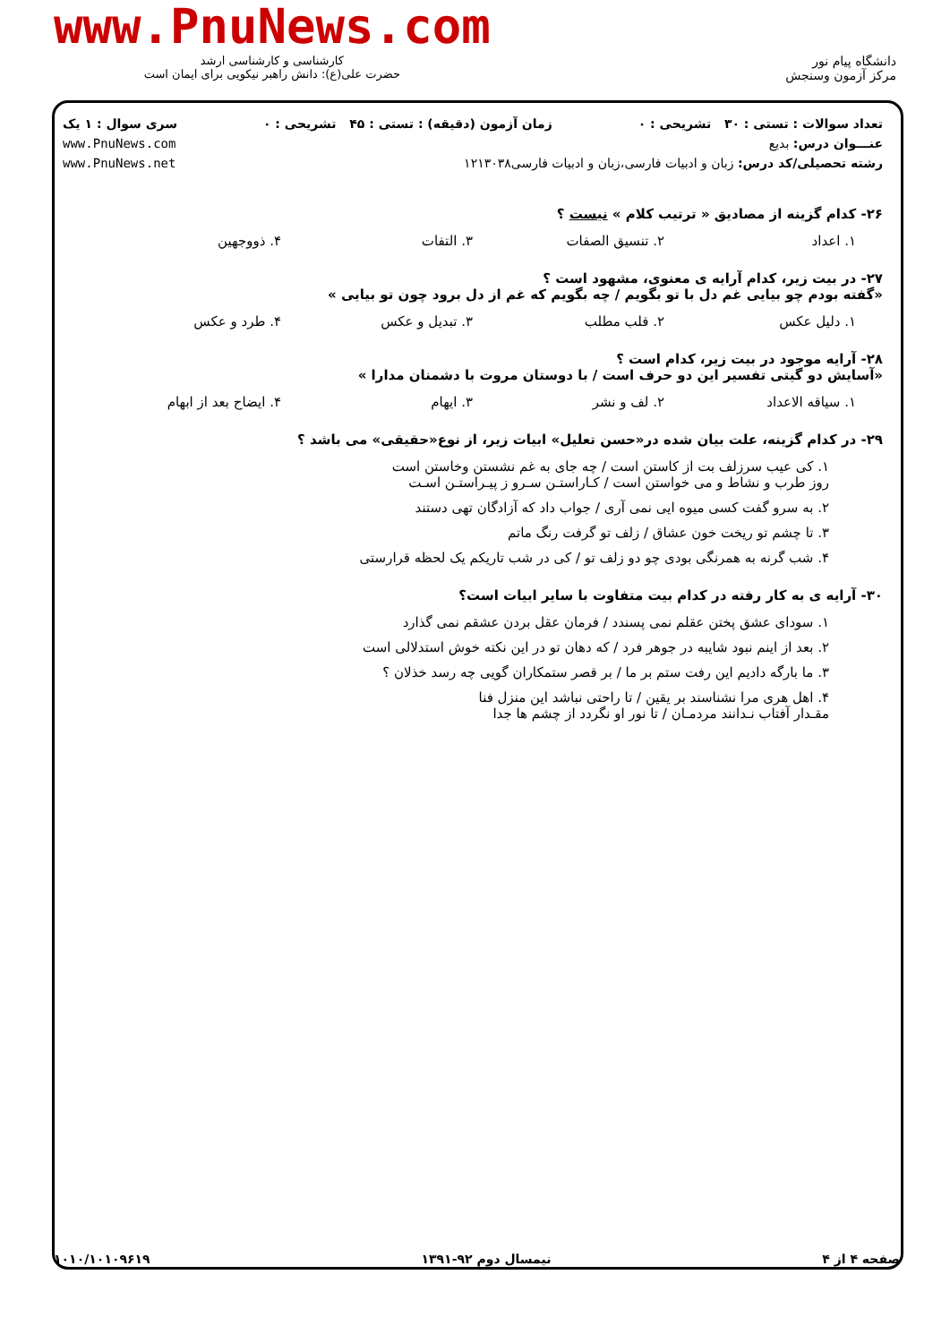www.PnuNews.com
کارشناسی و کارشناسی ارشد
حضرت علی(ع): دانش راهبر نیکویی برای ایمان است
دانشگاه پیام نور
مرکز آزمون وسنجش
تعداد سوالات : تستی : ۳۰ تشریحی : ۰ زمان آزمون (دقیقه) : تستی : ۴۵ تشریحی : ۰ سری سوال : ۱ یک
عنـــوان درس: بدیع www.PnuNews.com
رشته تحصیلی/کد درس: زبان و ادبیات فارسی،زبان و ادبیات فارسی۱۲۱۳۰۳۸ www.PnuNews.net
۲۶- کدام گزینه از مصادیق « ترتیب کلام » نیست ؟
۱. اعداد ۲. تنسیق الصفات ۳. التفات ۴. ذووجهین
۲۷- در بیت زیر، کدام آرایه ی معنوی، مشهود است ؟
«گفته بودم چو بیایی غم دل با تو بگویم / چه بگویم که غم از دل برود چون تو بیایی »
۱. دلیل عکس ۲. قلب مطلب ۳. تبدیل و عکس ۴. طرد و عکس
۲۸- آرایه موجود در بیت زیر، کدام است ؟
«آسایش دو گیتی تفسیر این دو حرف است / با دوستان مروت با دشمنان مدارا »
۱. سیاقه الاعداد ۲. لف و نشر ۳. ایهام ۴. ایضاح بعد از ابهام
۲۹- در کدام گزینه، علت بیان شده در«حسن تعلیل» ابیات زیر، از نوع«حقیقی» می باشد ؟
۱. کی عیب سرزلف بت از کاستن است / چه جای به غم نشستن وخاستن است
روز طرب و نشاط و می خواستن است / کـاراستـن سـرو ز پیـراستـن اسـت
۲. به سرو گفت کسی میوه ایی نمی آری / جواب داد که آزادگان تهی دستند
۳. تا چشم تو ریخت خون عشاق / زلف تو گرفت رنگ ماتم
۴. شب گرنه به همرنگی بودی چو دو زلف تو / کی در شب تاریکم یک لحظه قرارستی
۳۰- آرایه ی به کار رفته در کدام بیت متفاوت با سایر ابیات است؟
۱. سودای عشق پختن عقلم نمی پسندد / فرمان عقل بردن عشقم نمی گذارد
۲. بعد از اینم نبود شایبه در جوهر فرد / که دهان تو در این نکته خوش استدلالی است
۳. ما بارگه دادیم این رفت ستم بر ما / بر قصر ستمکاران گویی چه رسد خذلان ؟
۴. اهل هری مرا نشناسند بر یقین / تا راحتی نباشد این منزل فنا
مقـدار آفتاب نـدانند مردمـان / تا نور او نگردد از چشم ها جدا
صفحه ۴ از ۴ نیمسال دوم ۹۲-۱۳۹۱ ۱۰۱۰/۱۰۱۰۹۶۱۹